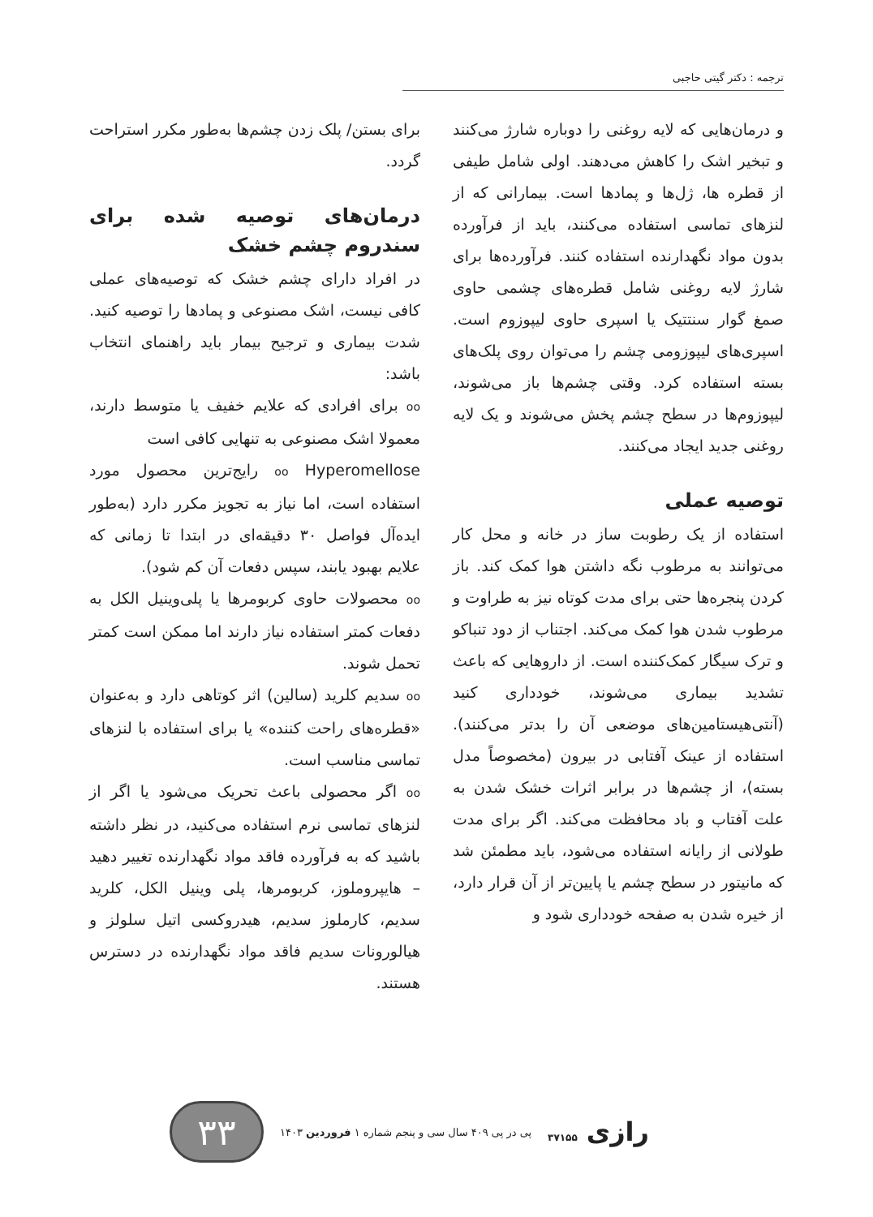ترجمه : دکتر گیتی حاجبی
و درمان‌هایی که لایه روغنی را دوباره شارژ می‌کنند و تبخیر اشک را کاهش می‌دهند. اولی شامل طیفی از قطره ها، ژل‌ها و پمادها است. بیمارانی که از لنزهای تماسی استفاده می‌کنند، باید از فرآورده بدون مواد نگهدارنده استفاده کنند. فرآورده‌ها برای شارژ لایه روغنی شامل قطره‌های چشمی حاوی صمغ گوار سنتتیک یا اسپری حاوی لیپوزوم است. اسپری‌های لیپوزومی چشم را می‌توان روی پلک‌های بسته استفاده کرد. وقتی چشم‌ها باز می‌شوند، لیپوزوم‌ها در سطح چشم پخش می‌شوند و یک لایه روغنی جدید ایجاد می‌کنند.
توصیه عملی
استفاده از یک رطوبت ساز در خانه و محل کار می‌توانند به مرطوب نگه داشتن هوا کمک کند. باز کردن پنجره‌ها حتی برای مدت کوتاه نیز به طراوت و مرطوب شدن هوا کمک می‌کند. اجتناب از دود تنباکو و ترک سیگار کمک‌کننده است. از داروهایی که باعث تشدید بیماری می‌شوند، خودداری کنید (آنتی‌هیستامین‌های موضعی آن را بدتر می‌کنند). استفاده از عینک آفتابی در بیرون (مخصوصاً مدل بسته)، از چشم‌ها در برابر اثرات خشک شدن به علت آفتاب و باد محافظت می‌کند. اگر برای مدت طولانی از رایانه استفاده می‌شود، باید مطمئن شد که مانیتور در سطح چشم یا پایین‌تر از آن قرار دارد، از خیره شدن به صفحه خودداری شود و
برای بستن/ پلک زدن چشم‌ها به‌طور مکرر استراحت گردد.
درمان‌های توصیه شده برای سندروم چشم خشک
در افراد دارای چشم خشک که توصیه‌های عملی کافی نیست، اشک مصنوعی و پمادها را توصیه کنید. شدت بیماری و ترجیح بیمار باید راهنمای انتخاب باشد:
oo برای افرادی که علایم خفیف یا متوسط دارند، معمولا اشک مصنوعی به تنهایی کافی است
oo Hyperomellose رایج‌ترین محصول مورد استفاده است، اما نیاز به تجویز مکرر دارد (به‌طور ایده‌آل فواصل ۳۰ دقیقه‌ای در ابتدا تا زمانی که علایم بهبود یابند، سپس دفعات آن کم شود).
oo محصولات حاوی کربومرها یا پلی‌وینیل الکل به دفعات کمتر استفاده نیاز دارند اما ممکن است کمتر تحمل شوند.
oo سدیم کلرید (سالین) اثر کوتاهی دارد و به‌عنوان «قطره‌های راحت کننده» یا برای استفاده با لنزهای تماسی مناسب است.
oo اگر محصولی باعث تحریک می‌شود یا اگر از لنزهای تماسی نرم استفاده می‌کنید، در نظر داشته باشید که به فرآورده فاقد مواد نگهدارنده تغییر دهید – هایپروملوز، کربومرها، پلی وینیل الکل، کلرید سدیم، کارملوز سدیم، هیدروکسی اتیل سلولز و هیالورونات سدیم فاقد مواد نگهدارنده در دسترس هستند.
رازی ۳۷۱۵۵
پی در پی ۴۰۹ سال سی و پنجم شماره ۱ فروردین ۱۴۰۳
۳۳